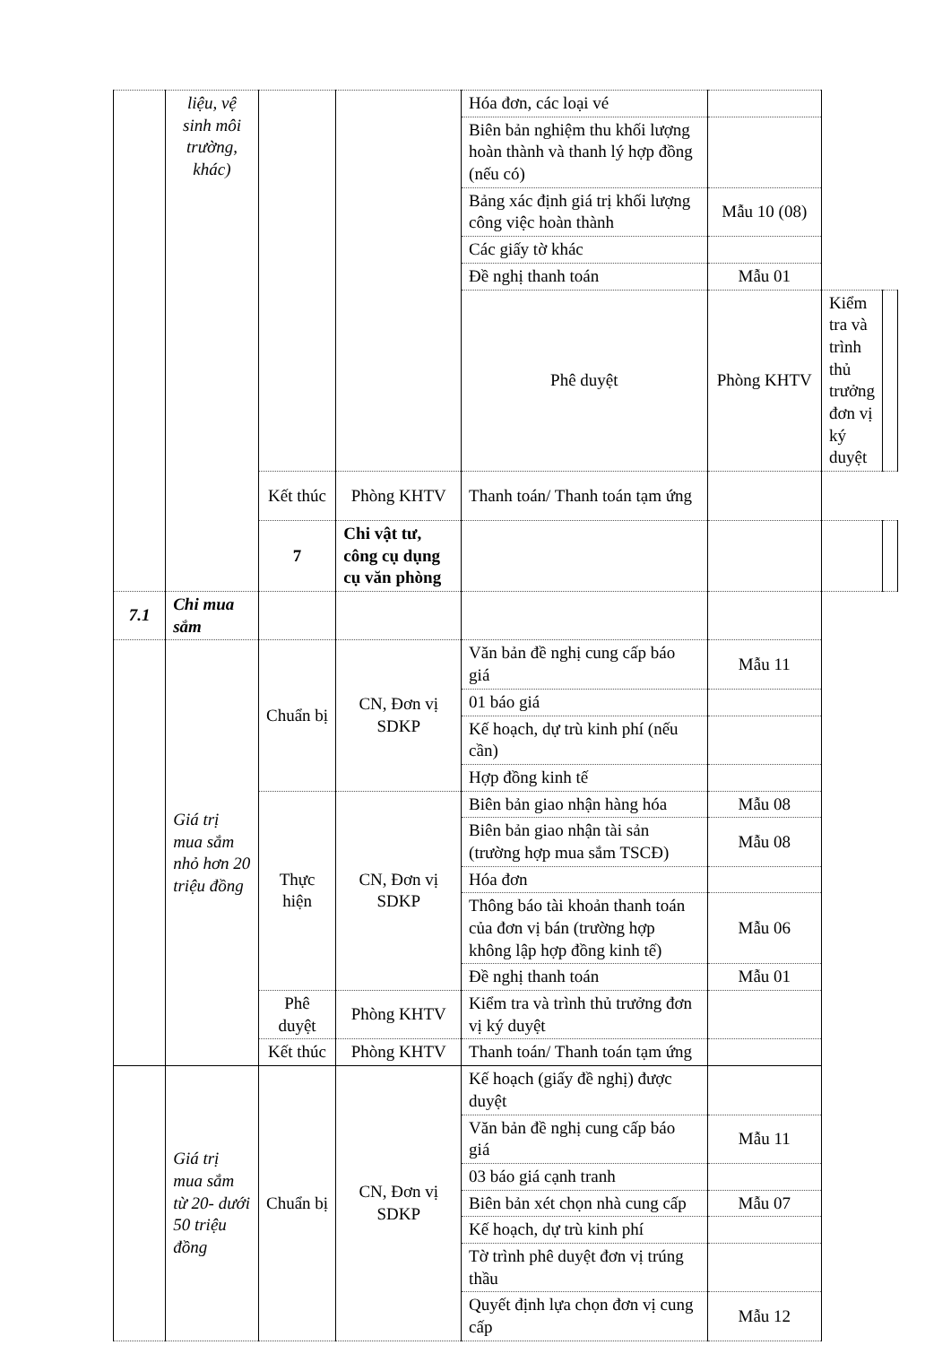| | liệu, vệ sinh môi trường, khác) | | | Hóa đơn, các loại vé | | | |
| | | | | Biên bản nghiệm thu khối lượng hoàn thành và thanh lý hợp đồng (nếu có) | | | |
| | | | | Bảng xác định giá trị khối lượng công việc hoàn thành | Mẫu 10 (08) | | |
| | | | | Các giấy tờ khác | | | |
| | | | | Đề nghị thanh toán | Mẫu 01 | | |
| | | | | Phê duyệt | Phòng KHTV | Kiểm tra và trình thủ trưởng đơn vị ký duyệt | |
| | | Kết thúc | Phòng KHTV | Thanh toán/ Thanh toán tạm ứng | | | |
| | | 7 | Chi vật tư, công cụ dụng cụ văn phòng | | | | |
| 7.1 | Chi mua sắm | | | | | | |
| | Giá trị mua sắm nhỏ hơn 20 triệu đồng | Chuẩn bị | CN, Đơn vị SDKP | Văn bản đề nghị cung cấp báo giá | Mẫu 11 | | |
| | | | | 01 báo giá | | | |
| | | | | Kế hoạch, dự trù kinh phí (nếu cần) | | | |
| | | | | Hợp đồng kinh tế | | | |
| | | Thực hiện | CN, Đơn vị SDKP | Biên bản giao nhận hàng hóa | Mẫu 08 | | |
| | | | | Biên bản giao nhận tài sản (trường hợp mua sắm TSCĐ) | Mẫu 08 | | |
| | | | | Hóa đơn | | | |
| | | | | Thông báo tài khoản thanh toán của đơn vị bán (trường hợp không lập hợp đồng kinh tế) | Mẫu 06 | | |
| | | | | Đề nghị thanh toán | Mẫu 01 | | |
| | | Phê duyệt | Phòng KHTV | Kiểm tra và trình thủ trưởng đơn vị ký duyệt | | | |
| | | Kết thúc | Phòng KHTV | Thanh toán/ Thanh toán tạm ứng | | | |
| | Giá trị mua sắm từ 20- dưới 50 triệu đồng | Chuẩn bị | CN, Đơn vị SDKP | Kế hoạch (giấy đề nghị) được duyệt | | | |
| | | | | Văn bản đề nghị cung cấp báo giá | Mẫu 11 | | |
| | | | | 03 báo giá cạnh tranh | | | |
| | | | | Biên bản xét chọn nhà cung cấp | Mẫu 07 | | |
| | | | | Kế hoạch, dự trù kinh phí | | | |
| | | | | Tờ trình phê duyệt đơn vị trúng thầu | | | |
| | | | | Quyết định lựa chọn đơn vị cung cấp | Mẫu 12 | | |